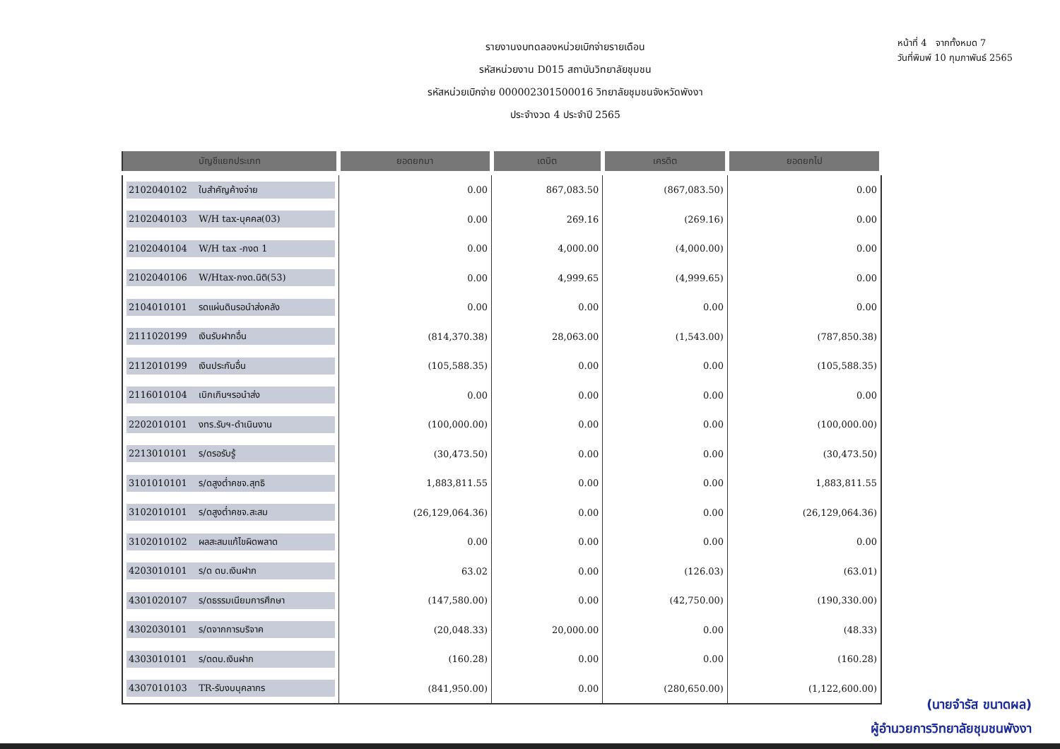รายงานงบทดลองหน่วยเบิกจ่ายรายเดือน
รหัสหน่วยงาน D015 สถาบันวิทยาลัยชุมชน
รหัสหน่วยเบิกจ่าย 000002301500016 วิทยาลัยชุมชนจังหวัดพังงา
ประจำงวด 4 ประจำปี 2565
หน้าที่ 4 จากทั้งหมด 7
วันที่พิมพ์ 10 กุมภาพันธ์ 2565
| บัญชีแยกประเภท | ยอดยกมา | เดบิต | เครดิต | ยอดยกไป |
| --- | --- | --- | --- | --- |
| 2102040102 ใบสำคัญค้างจ่าย | 0.00 | 867,083.50 | (867,083.50) | 0.00 |
| 2102040103 W/H tax-บุคคล(03) | 0.00 | 269.16 | (269.16) | 0.00 |
| 2102040104 W/H tax -ภงด 1 | 0.00 | 4,000.00 | (4,000.00) | 0.00 |
| 2102040106 W/Htax-ภงด.นิติ(53) | 0.00 | 4,999.65 | (4,999.65) | 0.00 |
| 2104010101 รดแผ่นดินรอนำส่งคลัง | 0.00 | 0.00 | 0.00 | 0.00 |
| 2111020199 เงินรับฝากอื่น | (814,370.38) | 28,063.00 | (1,543.00) | (787,850.38) |
| 2112010199 เงินประกันอื่น | (105,588.35) | 0.00 | 0.00 | (105,588.35) |
| 2116010104 เบิกเกินฯรอนำส่ง | 0.00 | 0.00 | 0.00 | 0.00 |
| 2202010101 งทร.รับฯ-ดำเนินงาน | (100,000.00) | 0.00 | 0.00 | (100,000.00) |
| 2213010101 ร/ดรอรับรู้ | (30,473.50) | 0.00 | 0.00 | (30,473.50) |
| 3101010101 ร/ดสูงต่ำคชจ.สุทธิ | 1,883,811.55 | 0.00 | 0.00 | 1,883,811.55 |
| 3102010101 ร/ดสูงต่ำคชจ.สะสม | (26,129,064.36) | 0.00 | 0.00 | (26,129,064.36) |
| 3102010102 ผลสะสมแก้ไขผิดพลาด | 0.00 | 0.00 | 0.00 | 0.00 |
| 4203010101 ร/ด ดบ.เงินฝาก | 63.02 | 0.00 | (126.03) | (63.01) |
| 4301020107 ร/ดธรรมเนียมการศึกษา | (147,580.00) | 0.00 | (42,750.00) | (190,330.00) |
| 4302030101 ร/ดจากการบริจาค | (20,048.33) | 20,000.00 | 0.00 | (48.33) |
| 4303010101 ร/ดดบ.เงินฝาก | (160.28) | 0.00 | 0.00 | (160.28) |
| 4307010103 TR-รับงบบุคลากร | (841,950.00) | 0.00 | (280,650.00) | (1,122,600.00) |
(นายจำรัส ขนาดผล)
ผู้อำนวยการวิทยาลัยชุมชนพังงา